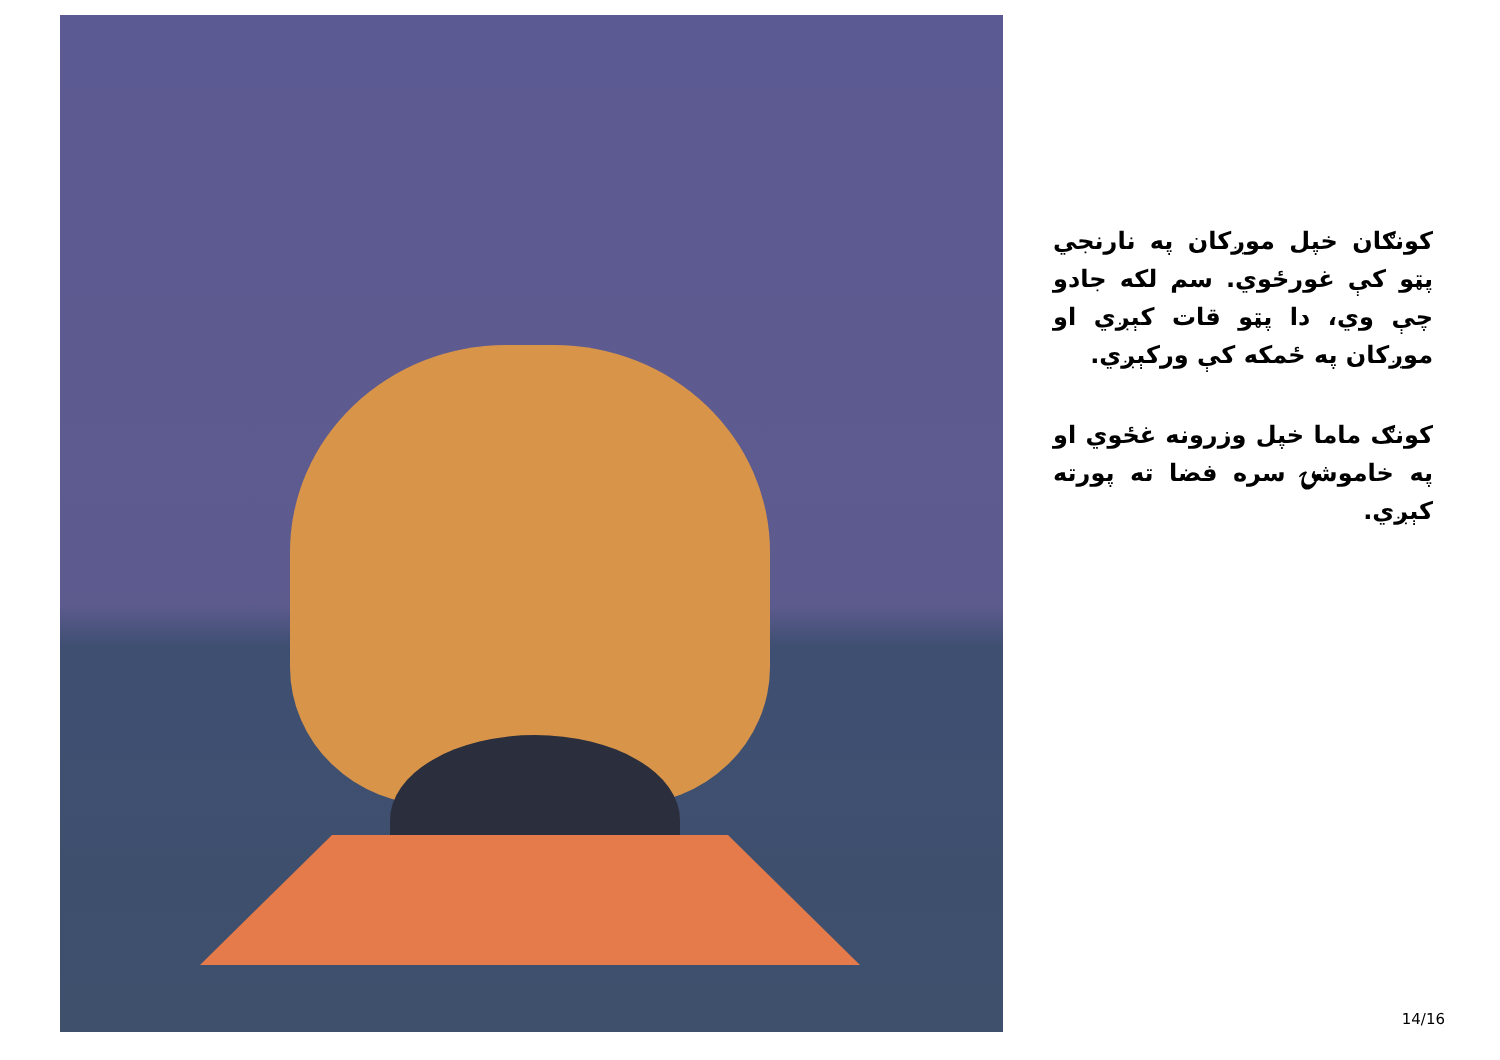کونګان خپل موږکان په نارنجي پټو کې غورځوي. سم لکه جادو چې وي، دا پټو قات کېږي او موږکان په ځمکه کې ورکېږي.
کونګ ماما خپل وزرونه غځوي او په خاموشۍ سره فضا ته پورته کېږي.
14/16